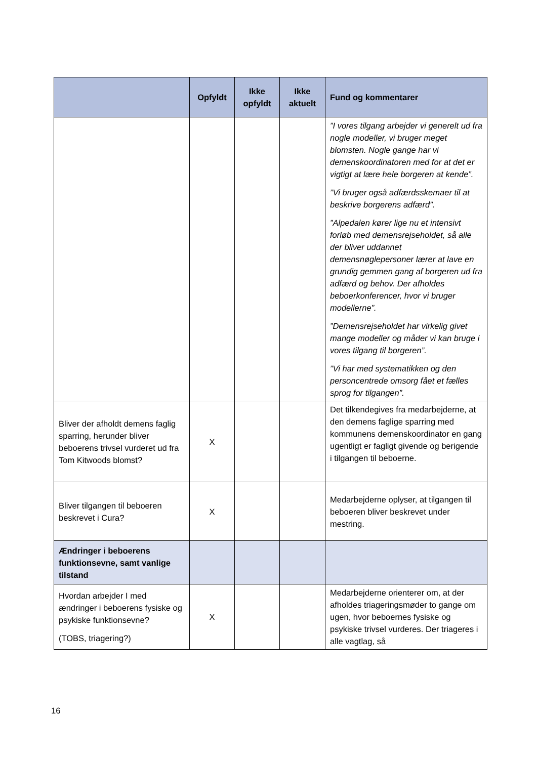| | Opfyldt | Ikke opfyldt | Ikke aktuelt | Fund og kommentarer |
| --- | --- | --- | --- | --- |
| | | | | ”I vores tilgang arbejder vi generelt ud fra nogle modeller, vi bruger meget blomsten. Nogle gange har vi demenskoordinatoren med for at det er vigtigt at lære hele borgeren at kende”. ”Vi bruger også adfærdsskemaer til at beskrive borgerens adfærd”. ”Alpedalen kører lige nu et intensivt forløb med demensrejseholdet, så alle der bliver uddannet demensnøglepersoner lærer at lave en grundig gemmen gang af borgeren ud fra adfærd og behov. Der afholdes beboerkonferencer, hvor vi bruger modellerne”. ”Demensrejseholdet har virkelig givet mange modeller og måder vi kan bruge i vores tilgang til borgeren”. ”Vi har med systematikken og den personcentrede omsorg fået et fælles sprog for tilgangen”. |
| Bliver der afholdt demens faglig sparring, herunder bliver beboerens trivsel vurderet ud fra Tom Kitwoods blomst? | X | | | Det tilkendegives fra medarbejderne, at den demens faglige sparring med kommunens demenskoordinator en gang ugentligt er fagligt givende og berigende i tilgangen til beboerne. |
| Bliver tilgangen til beboeren beskrevet i Cura? | X | | | Medarbejderne oplyser, at tilgangen til beboeren bliver beskrevet under mestring. |
| Ændringer i beboerens funktionsevne, samt vanlige tilstand | | | | |
| Hvordan arbejder I med ændringer i beboerens fysiske og psykiske funktionsevne? (TOBS, triagering?) | X | | | Medarbejderne orienterer om, at der afholdes triageringsmøder to gange om ugen, hvor beboernes fysiske og psykiske trivsel vurderes. Der triageres i alle vagtlag, så |
16